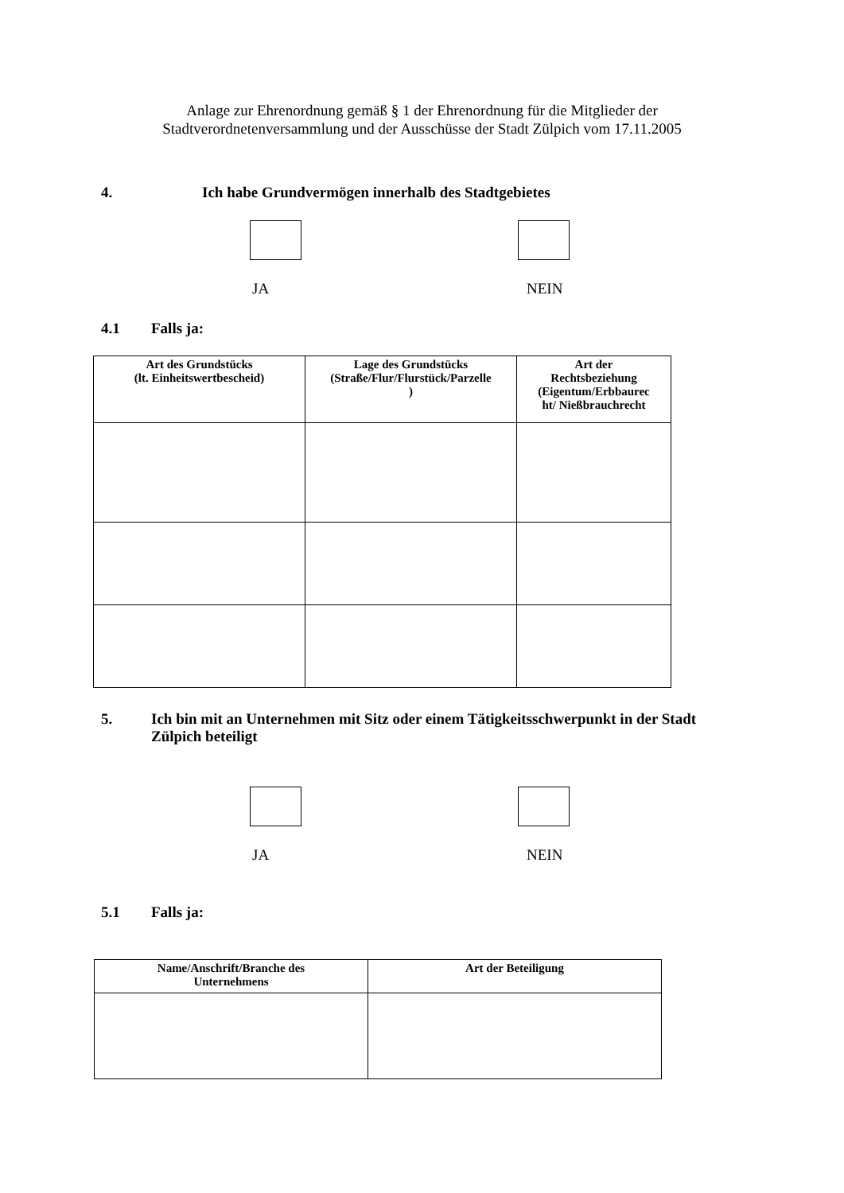Anlage zur Ehrenordnung gemäß § 1 der Ehrenordnung für die Mitglieder der
Stadtverordnetenversammlung und der Ausschüsse der Stadt Zülpich vom 17.11.2005
4. Ich habe Grundvermögen innerhalb des Stadtgebietes
JA NEIN
4.1 Falls ja:
| Art des Grundstücks (lt. Einheitswertbescheid) | Lage des Grundstücks (Straße/Flur/Flurstück/Parzelle ) | Art der Rechtsbeziehung (Eigentum/Erbbaurec ht/ Nießbrauchrecht |
| --- | --- | --- |
5. Ich bin mit an Unternehmen mit Sitz oder einem Tätigkeitsschwerpunkt in der Stadt Zülpich beteiligt
JA NEIN
5.1 Falls ja:
| Name/Anschrift/Branche des Unternehmens | Art der Beteiligung |
| --- | --- |